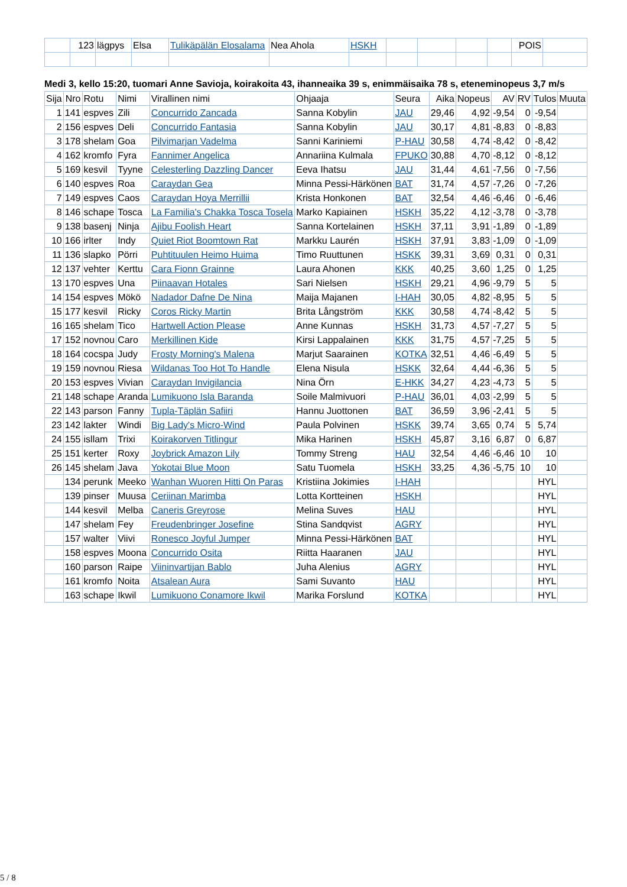| | 123 | lägpys | Elsa | Tulikäpälän Elosalama | Nea Ahola | HSKH | | | | | POIS | |
Medi 3, kello 15:20, tuomari Anne Savioja, koirakoita 43, ihanneaika 39 s, enimmäisaika 78 s, eteneminopeus 3,7 m/s
| Sija | Nro | Rotu | Nimi | Virallinen nimi | Ohjaaja | Seura | Aika | Nopeus | AV | RV | Tulos | Muuta |
| --- | --- | --- | --- | --- | --- | --- | --- | --- | --- | --- | --- | --- |
| 1 | 141 | espves | Zili | Concurrido Zancada | Sanna Kobylin | JAU | 29,46 | 4,92 | -9,54 | 0 | -9,54 | |
| 2 | 156 | espves | Deli | Concurrido Fantasia | Sanna Kobylin | JAU | 30,17 | 4,81 | -8,83 | 0 | -8,83 | |
| 3 | 178 | shelam | Goa | Pilvimarjan Vadelma | Sanni Kariniemi | P-HAU | 30,58 | 4,74 | -8,42 | 0 | -8,42 | |
| 4 | 162 | kromfo | Fyra | Fannimer Angelica | Annariina Kulmala | FPUKO | 30,88 | 4,70 | -8,12 | 0 | -8,12 | |
| 5 | 169 | kesvil | Tyyne | Celesterling Dazzling Dancer | Eeva Ihatsu | JAU | 31,44 | 4,61 | -7,56 | 0 | -7,56 | |
| 6 | 140 | espves | Roa | Caraydan Gea | Minna Pessi-Härkönen | BAT | 31,74 | 4,57 | -7,26 | 0 | -7,26 | |
| 7 | 149 | espves | Caos | Caraydan Hoya Merrillii | Krista Honkonen | BAT | 32,54 | 4,46 | -6,46 | 0 | -6,46 | |
| 8 | 146 | schape | Tosca | La Familia's Chakka Tosca Tosela | Marko Kapiainen | HSKH | 35,22 | 4,12 | -3,78 | 0 | -3,78 | |
| 9 | 138 | basenj | Ninja | Ajibu Foolish Heart | Sanna Kortelainen | HSKH | 37,11 | 3,91 | -1,89 | 0 | -1,89 | |
| 10 | 166 | irlter | Indy | Quiet Riot Boomtown Rat | Markku Laurén | HSKH | 37,91 | 3,83 | -1,09 | 0 | -1,09 | |
| 11 | 136 | slapko | Pörri | Puhtituulen Heimo Huima | Timo Ruuttunen | HSKK | 39,31 | 3,69 | 0,31 | 0 | 0,31 | |
| 12 | 137 | vehter | Kerttu | Cara Fionn Grainne | Laura Ahonen | KKK | 40,25 | 3,60 | 1,25 | 0 | 1,25 | |
| 13 | 170 | espves | Una | Piinaavan Hotales | Sari Nielsen | HSKH | 29,21 | 4,96 | -9,79 | 5 | 5 | |
| 14 | 154 | espves | Mökö | Nadador Dafne De Nina | Maija Majanen | I-HAH | 30,05 | 4,82 | -8,95 | 5 | 5 | |
| 15 | 177 | kesvil | Ricky | Coros Ricky Martin | Brita Långström | KKK | 30,58 | 4,74 | -8,42 | 5 | 5 | |
| 16 | 165 | shelam | Tico | Hartwell Action Please | Anne Kunnas | HSKH | 31,73 | 4,57 | -7,27 | 5 | 5 | |
| 17 | 152 | novnou | Caro | Merkillinen Kide | Kirsi Lappalainen | KKK | 31,75 | 4,57 | -7,25 | 5 | 5 | |
| 18 | 164 | cocspa | Judy | Frosty Morning's Malena | Marjut Saarainen | KOTKA | 32,51 | 4,46 | -6,49 | 5 | 5 | |
| 19 | 159 | novnou | Riesa | Wildanas Too Hot To Handle | Elena Nisula | HSKK | 32,64 | 4,44 | -6,36 | 5 | 5 | |
| 20 | 153 | espves | Vivian | Caraydan Invigilancia | Nina Örn | E-HKK | 34,27 | 4,23 | -4,73 | 5 | 5 | |
| 21 | 148 | schape | Aranda | Lumikuono Isla Baranda | Soile Malmivuori | P-HAU | 36,01 | 4,03 | -2,99 | 5 | 5 | |
| 22 | 143 | parson | Fanny | Tupla-Täplän Safiiri | Hannu Juottonen | BAT | 36,59 | 3,96 | -2,41 | 5 | 5 | |
| 23 | 142 | lakter | Windi | Big Lady's Micro-Wind | Paula Polvinen | HSKK | 39,74 | 3,65 | 0,74 | 5 | 5,74 | |
| 24 | 155 | isllam | Trixi | Koirakorven Titlingur | Mika Harinen | HSKH | 45,87 | 3,16 | 6,87 | 0 | 6,87 | |
| 25 | 151 | kerter | Roxy | Joybrick Amazon Lily | Tommy Streng | HAU | 32,54 | 4,46 | -6,46 | 10 | 10 | |
| 26 | 145 | shelam | Java | Yokotai Blue Moon | Satu Tuomela | HSKH | 33,25 | 4,36 | -5,75 | 10 | 10 | |
| | 134 | perunk | Meeko | Wanhan Wuoren Hitti On Paras | Kristiina Jokimies | I-HAH | | | | | HYL | |
| | 139 | pinser | Muusa | Ceriinan Marimba | Lotta Kortteinen | HSKH | | | | | HYL | |
| | 144 | kesvil | Melba | Caneris Greyrose | Melina Suves | HAU | | | | | HYL | |
| | 147 | shelam | Fey | Freudenbringer Josefine | Stina Sandqvist | AGRY | | | | | HYL | |
| | 157 | walter | Viivi | Ronesco Joyful Jumper | Minna Pessi-Härkönen | BAT | | | | | HYL | |
| | 158 | espves | Moona | Concurrido Osita | Riitta Haaranen | JAU | | | | | HYL | |
| | 160 | parson | Raipe | Viininvartijan Bablo | Juha Alenius | AGRY | | | | | HYL | |
| | 161 | kromfo | Noita | Atsalean Aura | Sami Suvanto | HAU | | | | | HYL | |
| | 163 | schape | Ikwil | Lumikuono Conamore Ikwil | Marika Forslund | KOTKA | | | | | HYL | |
5 / 8